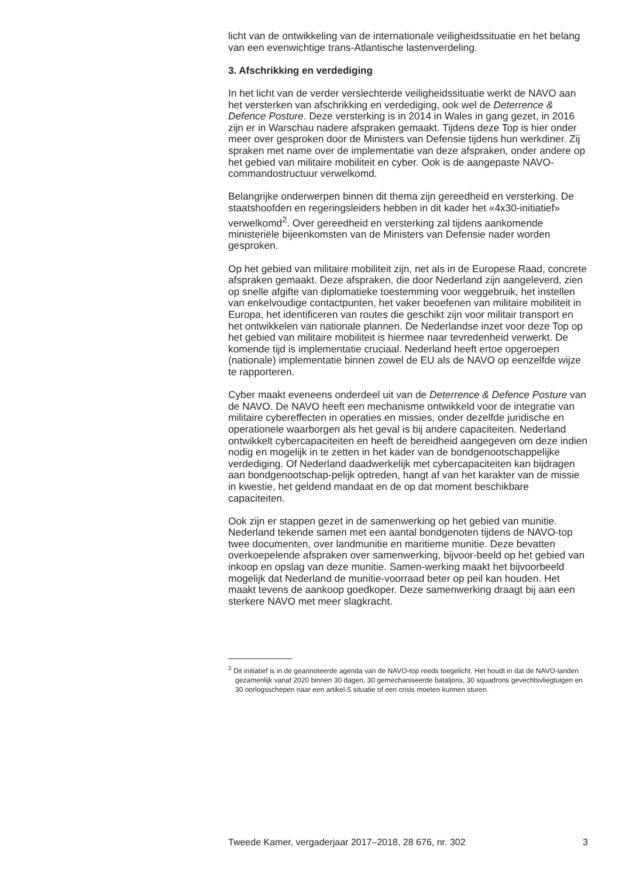licht van de ontwikkeling van de internationale veiligheidssituatie en het belang van een evenwichtige trans-Atlantische lastenverdeling.
3. Afschrikking en verdediging
In het licht van de verder verslechterde veiligheidssituatie werkt de NAVO aan het versterken van afschrikking en verdediging, ook wel de Deterrence & Defence Posture. Deze versterking is in 2014 in Wales in gang gezet, in 2016 zijn er in Warschau nadere afspraken gemaakt. Tijdens deze Top is hier onder meer over gesproken door de Ministers van Defensie tijdens hun werkdiner. Zij spraken met name over de implementatie van deze afspraken, onder andere op het gebied van militaire mobiliteit en cyber. Ook is de aangepaste NAVO-commandostructuur verwelkomd.
Belangrijke onderwerpen binnen dit thema zijn gereedheid en versterking. De staatshoofden en regeringsleiders hebben in dit kader het «4x30-initiatief» verwelkomd<sup>2</sup>. Over gereedheid en versterking zal tijdens aankomende ministeriële bijeenkomsten van de Ministers van Defensie nader worden gesproken.
Op het gebied van militaire mobiliteit zijn, net als in de Europese Raad, concrete afspraken gemaakt. Deze afspraken, die door Nederland zijn aangeleverd, zien op snelle afgifte van diplomatieke toestemming voor weggebruik, het instellen van enkelvoudige contactpunten, het vaker beoefenen van militaire mobiliteit in Europa, het identificeren van routes die geschikt zijn voor militair transport en het ontwikkelen van nationale plannen. De Nederlandse inzet voor deze Top op het gebied van militaire mobiliteit is hiermee naar tevredenheid verwerkt. De komende tijd is implementatie cruciaal. Nederland heeft ertoe opgeroepen (nationale) implementatie binnen zowel de EU als de NAVO op eenzelfde wijze te rapporteren.
Cyber maakt eveneens onderdeel uit van de Deterrence & Defence Posture van de NAVO. De NAVO heeft een mechanisme ontwikkeld voor de integratie van militaire cybereffecten in operaties en missies, onder dezelfde juridische en operationele waarborgen als het geval is bij andere capaciteiten. Nederland ontwikkelt cybercapaciteiten en heeft de bereidheid aangegeven om deze indien nodig en mogelijk in te zetten in het kader van de bondgenootschappelijke verdediging. Of Nederland daadwerkelijk met cybercapaciteiten kan bijdragen aan bondgenootschap-pelijk optreden, hangt af van het karakter van de missie in kwestie, het geldend mandaat en de op dat moment beschikbare capaciteiten.
Ook zijn er stappen gezet in de samenwerking op het gebied van munitie. Nederland tekende samen met een aantal bondgenoten tijdens de NAVO-top twee documenten, over landmunitie en maritieme munitie. Deze bevatten overkoepelende afspraken over samenwerking, bijvoor-beeld op het gebied van inkoop en opslag van deze munitie. Samen-werking maakt het bijvoorbeeld mogelijk dat Nederland de munitie-voorraad beter op peil kan houden. Het maakt tevens de aankoop goedkoper. Deze samenwerking draagt bij aan een sterkere NAVO met meer slagkracht.
<sup>2</sup> Dit initiatief is in de geannoteerde agenda van de NAVO-top reeds toegelicht. Het houdt in dat de NAVO-landen gezamenlijk vanaf 2020 binnen 30 dagen, 30 gemechaniseerde bataljons, 30 squadrons gevechtsvliegtuigen en 30 oorlogsschepen naar een artikel-5 situatie of een crisis moeten kunnen sturen.
Tweede Kamer, vergaderjaar 2017–2018, 28 676, nr. 302 3